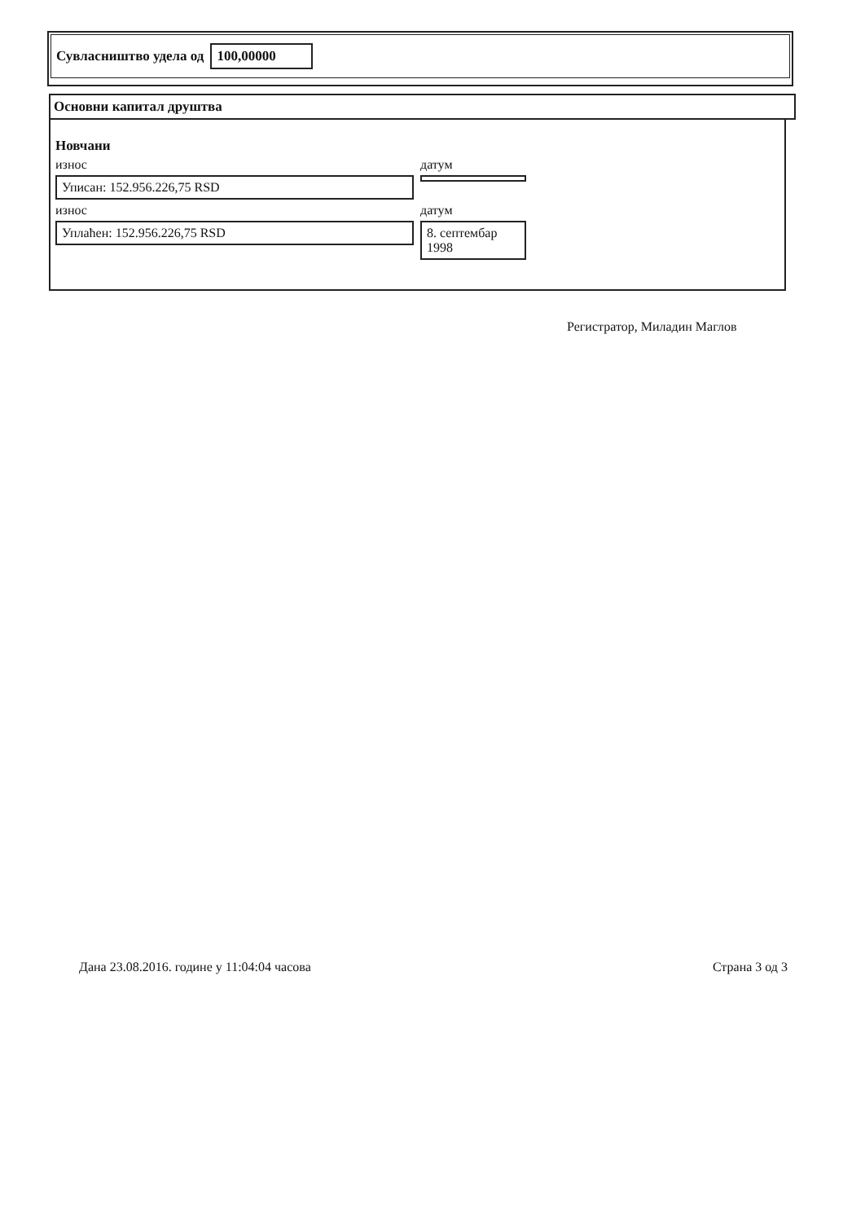Сувласништво удела од 100,00000
Основни капитал друштва
Новчани
износ
Уписан: 152.956.226,75 RSD
датум
износ
Уплаћен: 152.956.226,75 RSD
датум
8. септембар 1998
Регистратор, Миладин Маглов
Дана 23.08.2016. године у 11:04:04 часова Страна 3 од 3